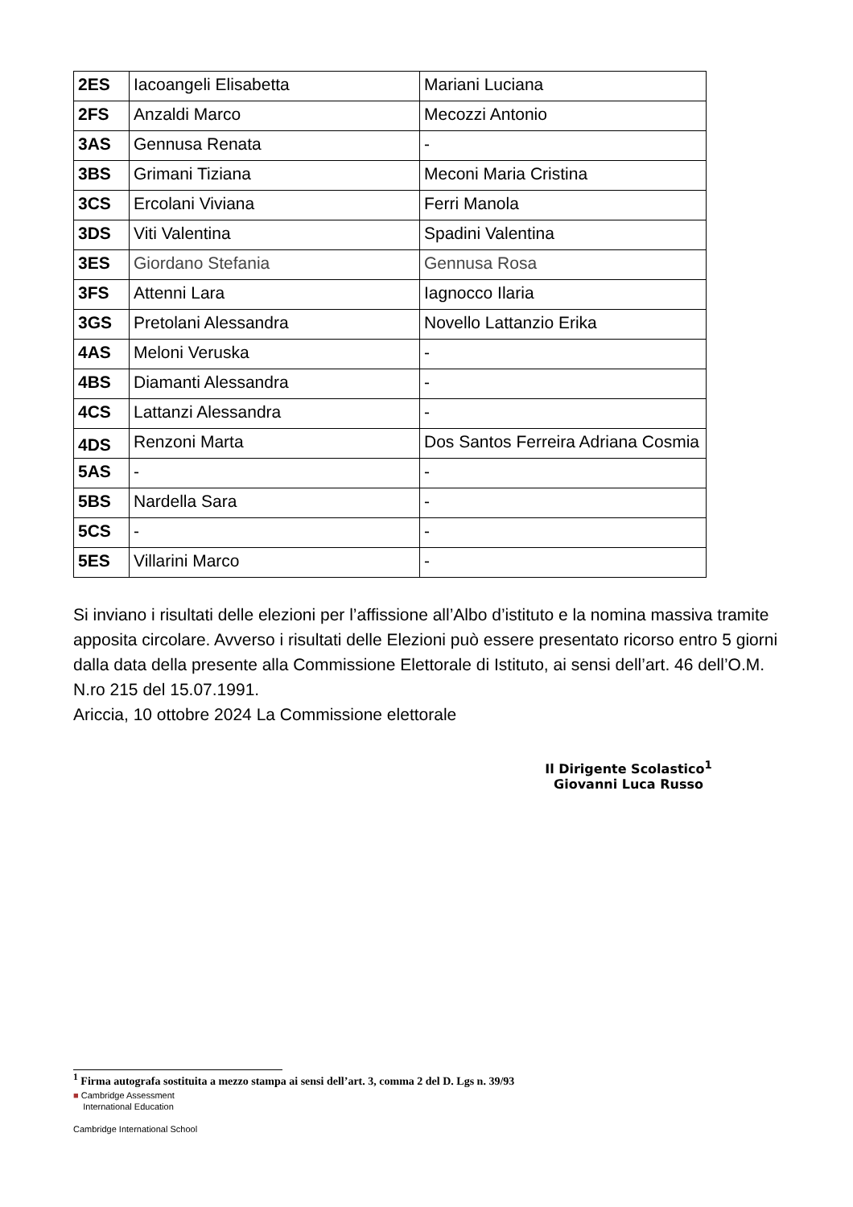| 2ES | Iacoangeli Elisabetta | Mariani Luciana |
| 2FS | Anzaldi Marco | Mecozzi Antonio |
| 3AS | Gennusa Renata | - |
| 3BS | Grimani Tiziana | Meconi Maria Cristina |
| 3CS | Ercolani Viviana | Ferri Manola |
| 3DS | Viti Valentina | Spadini Valentina |
| 3ES | Giordano Stefania | Gennusa Rosa |
| 3FS | Attenni Lara | Iagnocco Ilaria |
| 3GS | Pretolani Alessandra | Novello Lattanzio Erika |
| 4AS | Meloni Veruska | - |
| 4BS | Diamanti Alessandra | - |
| 4CS | Lattanzi Alessandra | - |
| 4DS | Renzoni Marta | Dos Santos Ferreira Adriana Cosmia |
| 5AS | - | - |
| 5BS | Nardella Sara | - |
| 5CS | - | - |
| 5ES | Villarini Marco | - |
Si inviano i risultati delle elezioni per l’affissione all’Albo d’istituto e la nomina massiva tramite apposita circolare. Avverso i risultati delle Elezioni può essere presentato ricorso entro 5 giorni dalla data della presente alla Commissione Elettorale di Istituto, ai sensi dell’art. 46 dell’O.M. N.ro 215 del 15.07.1991.
Ariccia, 10 ottobre 2024 La Commissione elettorale
Il Dirigente Scolastico<sup>1</sup>
Giovanni Luca Russo
<sup>1</sup> Firma autografa sostituita a mezzo stampa ai sensi dell’art. 3, comma 2 del D. Lgs n. 39/93
■ Cambridge Assessment
International Education
Cambridge International School